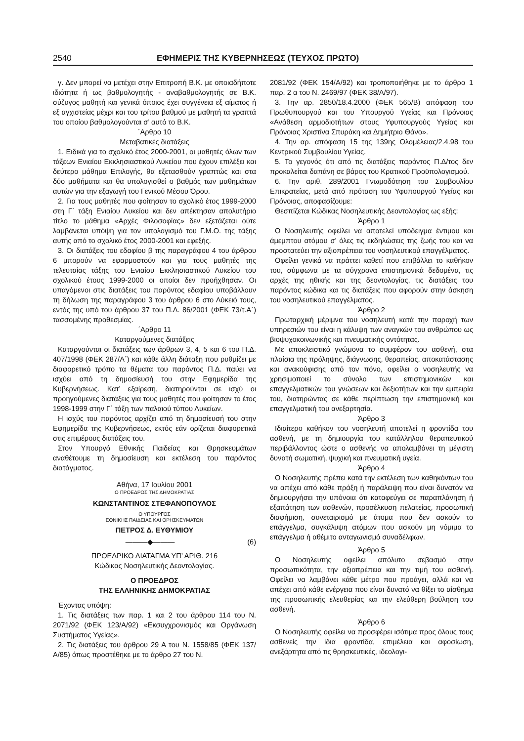2540 ΕΦΗΜΕΡΙΣ ΤΗΣ ΚΥΒΕΡΝΗΣΕΩΣ (ΤΕΥΧΟΣ ΠΡΩΤΟ)
γ. Δεν μπορεί να μετέχει στην Επιτροπή Β.Κ. με οποιαδήποτε ιδιότητα ή ως βαθμολογητής - αναβαθμολογητής σε Β.Κ. σύζυγος μαθητή και γενικά όποιος έχει συγγένεια εξ αίματος ή εξ αγχιστείας μέχρι και του τρίτου βαθμού με μαθητή τα γραπτά του οποίου βαθμολογούνται σ’ αυτό το Β.Κ.
΄Αρθρο 10
Μεταβατικές διατάξεις
1. Ειδικά για το σχολικό έτος 2000-2001, οι μαθητές όλων των τάξεων Ενιαίου Εκκλησιαστικού Λυκείου που έχουν επιλέξει και δεύτερο μάθημα Επιλογής, θα εξετασθούν γραπτώς και στα δύο μαθήματα και θα υπολογισθεί ο βαθμός των μαθημάτων αυτών για την εξαγωγή του Γενικού Μέσου Όρου.
2. Για τους μαθητές που φοίτησαν το σχολικό έτος 1999-2000 στη Γ΄ τάξη Ενιαίου Λυκείου και δεν απέκτησαν απολυτήριο τίτλο το μάθημα «Αρχές Φιλοσοφίας» δεν εξετάζεται ούτε λαμβάνεται υπόψη για τον υπολογισμό του Γ.Μ.Ο. της τάξης αυτής από το σχολικό έτος 2000-2001 και εφεξής.
3. Οι διατάξεις του εδαφίου β της παραγράφου 4 του άρθρου 6 μπορούν να εφαρμοστούν και για τους μαθητές της τελευταίας τάξης του Ενιαίου Εκκλησιαστικού Λυκείου του σχολικού έτους 1999-2000 οι οποίοι δεν προήχθησαν. Οι υπαγόμενοι στις διατάξεις του παρόντος εδαφίου υποβάλλουν τη δήλωση της παραγράφου 3 του άρθρου 6 στο Λύκειό τους, εντός της υπό του άρθρου 37 του Π.Δ. 86/2001 (ΦΕΚ 73/τ.Α΄) τασσομένης προθεσμίας.
΄Αρθρο 11
Καταργούμενες διατάξεις
Καταργούνται οι διατάξεις των άρθρων 3, 4, 5 και 6 του Π.Δ. 407/1998 (ΦΕΚ 287/Α΄) και κάθε άλλη διάταξη που ρυθμίζει με διαφορετικό τρόπο τα θέματα του παρόντος Π.Δ. παύει να ισχύει από τη δημοσίευσή του στην Εφημερίδα της Κυβερνήσεως. Κατ’ εξαίρεση, διατηρούνται σε ισχύ οι προηγούμενες διατάξεις για τους μαθητές που φοίτησαν το έτος 1998-1999 στην Γ΄ τάξη των παλαιού τύπου Λυκείων.
Η ισχύς του παρόντος αρχίζει από τη δημοσίευσή του στην Εφημερίδα της Κυβερνήσεως, εκτός εάν ορίζεται διαφορετικά στις επιμέρους διατάξεις του.
Στον Υπουργό Εθνικής Παιδείας και Θρησκευμάτων αναθέτουμε τη δημοσίευση και εκτέλεση του παρόντος διατάγματος.
Αθήνα, 17 Ιουλίου 2001
Ο ΠΡΟΕΔΡΟΣ ΤΗΣ ΔΗΜΟΚΡΑΤΙΑΣ
ΚΩΝΣΤΑΝΤΙΝΟΣ ΣΤΕΦΑΝΟΠΟΥΛΟΣ
Ο ΥΠΟΥΡΓΟΣ
ΕΘΝΙΚΗΣ ΠΑΙΔΕΙΑΣ ΚΑΙ ΘΡΗΣΚΕΥΜΑΤΩΝ
ΠΕΤΡΟΣ Δ. ΕΥΘΥΜΙΟΥ
———◆——— (6)
ΠΡΟΕΔΡΙΚΟ ΔΙΑΤΑΓΜΑ ΥΠ’ ΑΡΙΘ. 216
Κώδικας Νοσηλευτικής Δεοντολογίας.
Ο ΠΡΟΕΔΡΟΣ
ΤΗΣ ΕΛΛΗΝΙΚΗΣ ΔΗΜΟΚΡΑΤΙΑΣ
Έχοντας υπόψη:
1. Τις διατάξεις των παρ. 1 και 2 του άρθρου 114 του Ν. 2071/92 (ΦΕΚ 123/Α/92) «Εκσυγχρονισμός και Οργάνωση Συστήματος Υγείας».
2. Τις διατάξεις του άρθρου 29 Α του Ν. 1558/85 (ΦΕΚ 137/Α/85) όπως προστέθηκε με το άρθρο 27 του Ν.
2081/92 (ΦΕΚ 154/Α/92) και τροποποιήθηκε με το άρθρο 1 παρ. 2 α του Ν. 2469/97 (ΦΕΚ 38/Α/97).
3. Την αρ. 2850/18.4.2000 (ΦΕΚ 565/Β) απόφαση του Πρωθυπουργού και του Υπουργού Υγείας και Πρόνοιας «Ανάθεση αρμοδιοτήτων στους Υφυπουργούς Υγείας και Πρόνοιας Χριστίνα Σπυράκη και Δημήτριο Θάνο».
4. Την αρ. απόφαση 15 της 139ης Ολομέλειας/2.4.98 του Κεντρικού Συμβουλίου Υγείας.
5. Το γεγονός ότι από τις διατάξεις παρόντος Π.Δ/τος δεν προκαλείται δαπάνη σε βάρος του Κρατικού Προϋπολογισμού.
6. Την αριθ. 289/2001 Γνωμοδότηση του Συμβουλίου Επικρατείας, μετά από πρόταση του Υφυπουργού Υγείας και Πρόνοιας, αποφασίζουμε:
Θεσπίζεται Κώδικας Νοσηλευτικής Δεοντολογίας ως εξής:
Άρθρο 1
Ο Νοσηλευτής οφείλει να αποτελεί υπόδειγμα έντιμου και άμεμπτου ατόμου σ’ όλες τις εκδηλώσεις της ζωής του και να προστατεύει την αξιοπρέπεια του νοσηλευτικού επαγγέλματος.
Οφείλει γενικά να πράττει καθετί που επιβάλλει το καθήκον του, σύμφωνα με τα σύγχρονα επιστημονικά δεδομένα, τις αρχές της ηθικής και της δεοντολογίας, τις διατάξεις του παρόντος κώδικα και τις διατάξεις που αφορούν στην άσκηση του νοσηλευτικού επαγγέλματος.
Άρθρο 2
Πρωταρχική μέριμνα του νοσηλευτή κατά την παροχή των υπηρεσιών του είναι η κάλυψη των αναγκών του ανθρώπου ως βιοψυχοκοινωνικής και πνευματικής οντότητας.
Με αποκλειστικό γνώμονα το συμφέρον του ασθενή, στα πλαίσια της πρόληψης, διάγνωσης, θεραπείας, αποκατάστασης και ανακούφισης από τον πόνο, οφείλει ο νοσηλευτής να χρησιμοποιεί το σύνολο των επιστημονικών και επαγγελματικών του γνώσεων και δεξιοτήτων και την εμπειρία του, διατηρώντας σε κάθε περίπτωση την επιστημονική και επαγγελματική του ανεξαρτησία.
Άρθρο 3
Ιδιαίτερο καθήκον του νοσηλευτή αποτελεί η φροντίδα του ασθενή, με τη δημιουργία του κατάλληλου θεραπευτικού περιβάλλοντος ώστε ο ασθενής να απολαμβάνει τη μέγιστη δυνατή σωματική, ψυχική και πνευματική υγεία.
Άρθρο 4
Ο Νοσηλευτής πρέπει κατά την εκτέλεση των καθηκόντων του να απέχει από κάθε πράξη ή παράλειψη που είναι δυνατόν να δημιουργήσει την υπόνοια ότι καταφεύγει σε παραπλάνηση ή εξαπάτηση των ασθενών, προσέλκυση πελατείας, προσωπική διαφήμιση, συνεταιρισμό με άτομα που δεν ασκούν το επάγγελμα, συγκάλυψη ατόμων που ασκούν μη νόμιμα το επάγγελμα ή αθέμιτο ανταγωνισμό συναδέλφων.
Άρθρο 5
Ο Νοσηλευτής οφείλει απόλυτο σεβασμό στην προσωπικότητα, την αξιοπρέπεια και την τιμή του ασθενή. Οφείλει να λαμβάνει κάθε μέτρο που προάγει, αλλά και να απέχει από κάθε ενέργεια που είναι δυνατό να θίξει το αίσθημα της προσωπικής ελευθερίας και την ελεύθερη βούληση του ασθενή.
Άρθρο 6
Ο Νοσηλευτής οφείλει να προσφέρει ισότιμα προς όλους τους ασθενείς την ίδια φροντίδα, επιμέλεια και αφοσίωση, ανεξάρτητα από τις θρησκευτικές, ιδεολογι-